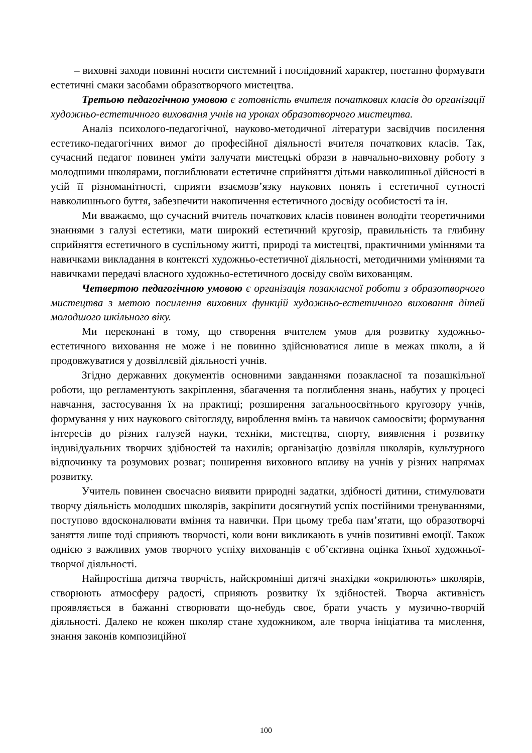– виховні заходи повинні носити системний і послідовний характер, поетапно формувати естетичні смаки засобами образотворчого мистецтва.
Третьою педагогічною умовою є готовність вчителя початкових класів до організації художньо-естетичного виховання учнів на уроках образотворчого мистецтва.
Аналіз психолого-педагогічної, науково-методичної літератури засвідчив посилення естетико-педагогічних вимог до професійної діяльності вчителя початкових класів. Так, сучасний педагог повинен уміти залучати мистецькі образи в навчально-виховну роботу з молодшими школярами, поглиблювати естетичне сприйняття дітьми навколишньої дійсності в усій її різноманітності, сприяти взаємозв’язку наукових понять і естетичної сутності навколишнього буття, забезпечити накопичення естетичного досвіду особистості та ін.
Ми вважаємо, що сучасний вчитель початкових класів повинен володіти теоретичними знаннями з галузі естетики, мати широкий естетичний кругозір, правильність та глибину сприйняття естетичного в суспільному житті, природі та мистецтві, практичними уміннями та навичками викладання в контексті художньо-естетичної діяльності, методичними уміннями та навичками передачі власного художньо-естетичного досвіду своїм вихованцям.
Четвертою педагогічною умовою є організація позакласної роботи з образотворчого мистецтва з метою посилення виховних функцій художньо-естетичного виховання дітей молодшого шкільного віку.
Ми переконані в тому, що створення вчителем умов для розвитку художньо-естетичного виховання не може і не повинно здійснюватися лише в межах школи, а й продовжуватися у дозвіллєвій діяльності учнів.
Згідно державних документів основними завданнями позакласної та позашкільної роботи, що регламентують закріплення, збагачення та поглиблення знань, набутих у процесі навчання, застосування їх на практиці; розширення загальноосвітнього кругозору учнів, формування у них наукового світогляду, вироблення вмінь та навичок самоосвіти; формування інтересів до різних галузей науки, техніки, мистецтва, спорту, виявлення і розвитку індивідуальних творчих здібностей та нахилів; організацію дозвілля школярів, культурного відпочинку та розумових розваг; поширення виховного впливу на учнів у різних напрямах розвитку.
Учитель повинен своєчасно виявити природні задатки, здібності дитини, стимулювати творчу діяльність молодших школярів, закріпити досягнутий успіх постійними тренуваннями, поступово вдосконалювати вміння та навички. При цьому треба пам’ятати, що образотворчі заняття лише тоді сприяють творчості, коли вони викликають в учнів позитивні емоції. Також однією з важливих умов творчого успіху вихованців є об’єктивна оцінка їхньої художньої-творчої діяльності.
Найпростіша дитяча творчість, найскромніші дитячі знахідки «окрилюють» школярів, створюють атмосферу радості, сприяють розвитку їх здібностей. Творча активність проявляється в бажанні створювати що-небудь своє, брати участь у музично-творчій діяльності. Далеко не кожен школяр стане художником, але творча ініціатива та мислення, знання законів композиційної
100